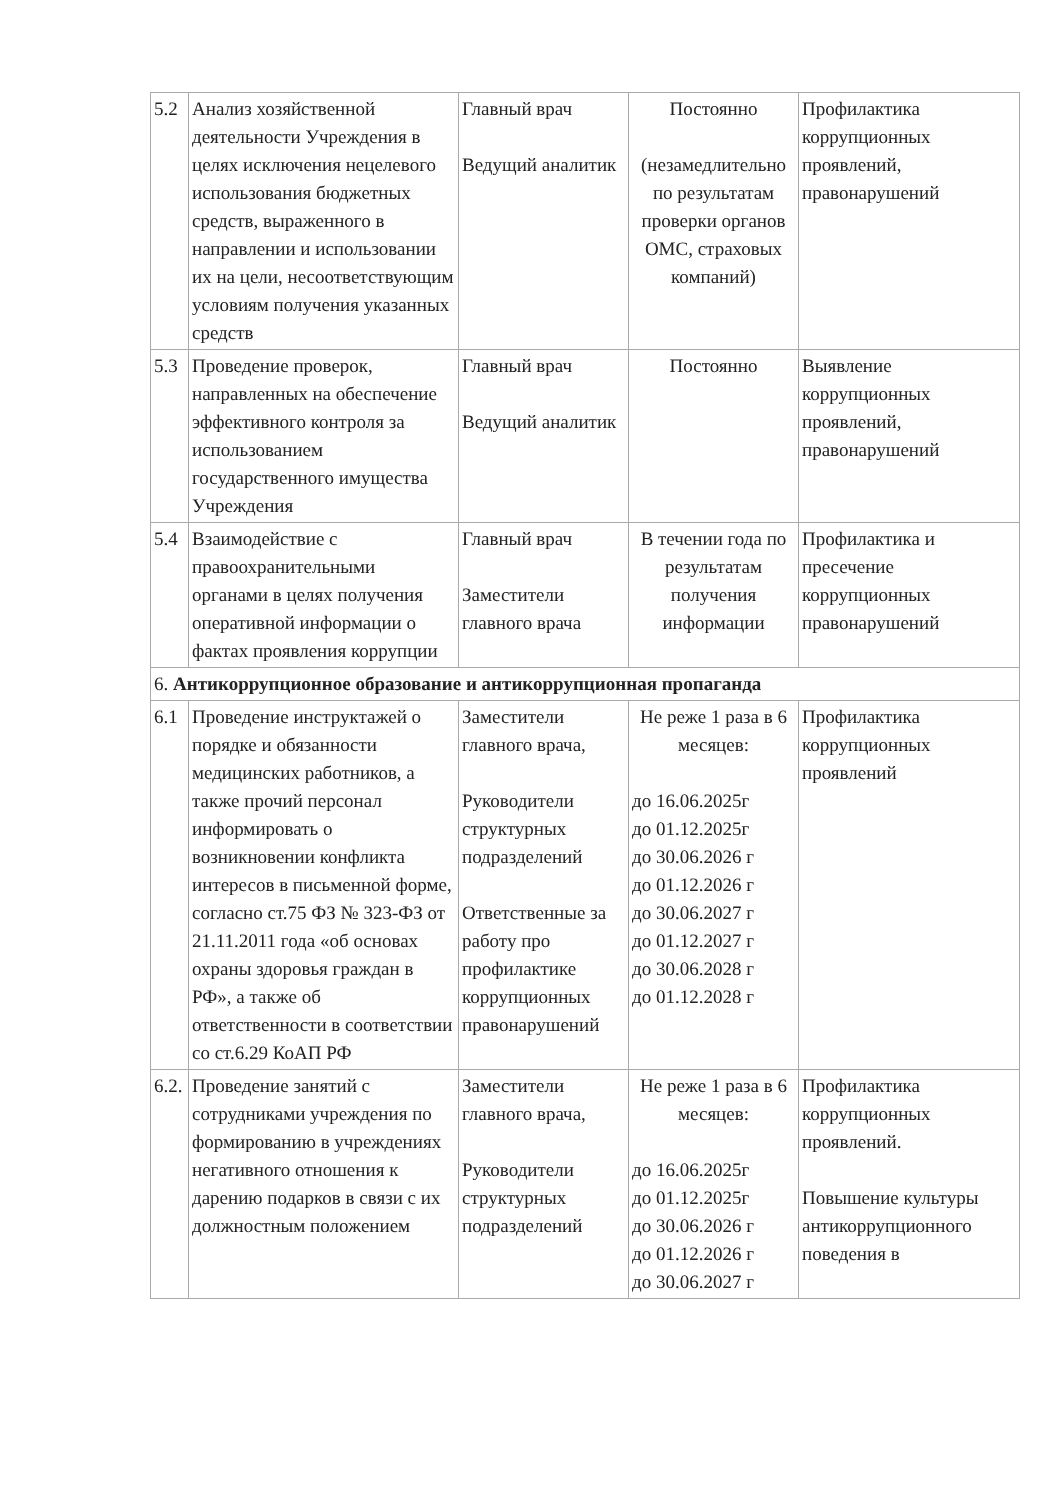| 5.2 | Анализ хозяйственной деятельности Учреждения в целях исключения нецелевого использования бюджетных средств, выраженного в направлении и использовании их на цели, несоответствующим условиям получения указанных средств | Главный врач Ведущий аналитик | Постоянно (незамедлительно по результатам проверки органов ОМС, страховых компаний) | Профилактика коррупционных проявлений, правонарушений |
| 5.3 | Проведение проверок, направленных на обеспечение эффективного контроля за использованием государственного имущества Учреждения | Главный врач Ведущий аналитик | Постоянно | Выявление коррупционных проявлений, правонарушений |
| 5.4 | Взаимодействие с правоохранительными органами в целях получения оперативной информации о фактах проявления коррупции | Главный врач Заместители главного врача | В течении года по результатам получения информации | Профилактика и пресечение коррупционных правонарушений |
| 6. Антикоррупционное образование и антикоррупционная пропаганда | | | | |
| 6.1 | Проведение инструктажей о порядке и обязанности медицинских работников, а также прочий персонал информировать о возникновении конфликта интересов в письменной форме, согласно ст.75 ФЗ № 323-ФЗ от 21.11.2011 года «об основах охраны здоровья граждан в РФ», а также об ответственности в соответствии со ст.6.29 КоАП РФ | Заместители главного врача, Руководители структурных подразделений Ответственные за работу про профилактике коррупционных правонарушений | Не реже 1 раза в 6 месяцев: до 16.06.2025г до 01.12.2025г до 30.06.2026 г до 01.12.2026 г до 30.06.2027 г до 01.12.2027 г до 30.06.2028 г до 01.12.2028 г | Профилактика коррупционных проявлений |
| 6.2. | Проведение занятий с сотрудниками учреждения по формированию в учреждениях негативного отношения к дарению подарков в связи с их должностным положением | Заместители главного врача, Руководители структурных подразделений | Не реже 1 раза в 6 месяцев: до 16.06.2025г до 01.12.2025г до 30.06.2026 г до 01.12.2026 г до 30.06.2027 г | Профилактика коррупционных проявлений. Повышение культуры антикоррупционного поведения в |